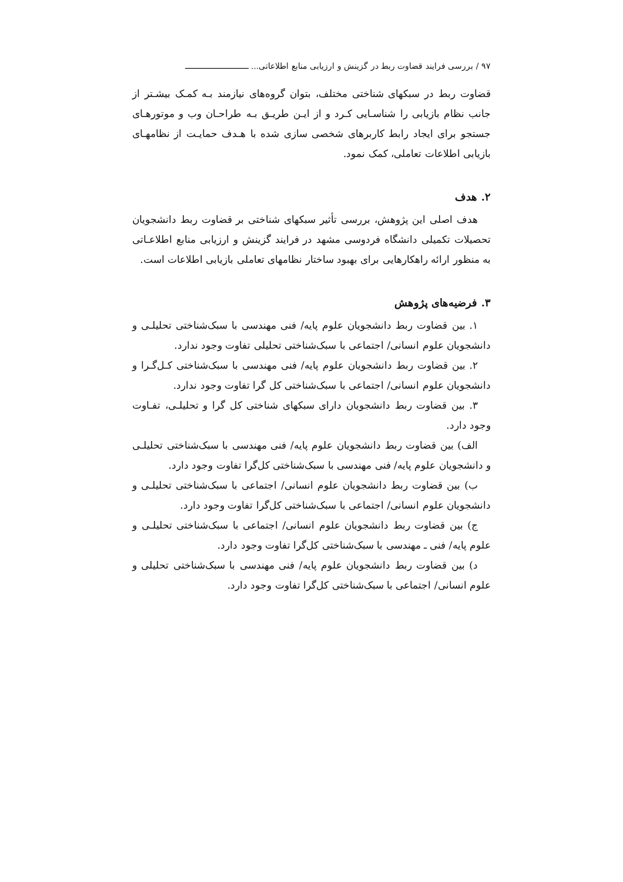٩٧ / بررسی فرایند قضاوت ربط در گزینش و ارزیابی منابع اطلاعاتی... ـــــــــــــــــــــــــــ
قضاوت ربط در سبکهای شناختی مختلف، بتوان گروه‌های نیازمند بـه کمـک بیشـتر از جانب نظام بازیابی را شناسـایی کـرد و از ایـن طریـق بـه طراحـان وب و موتورهـای جستجو برای ایجاد رابط کاربرهای شخصی سازی شده با هـدف حمایـت از نظامهـای بازیابی اطلاعات تعاملی، کمک نمود.
٢. هدف
هدف اصلی این پژوهش، بررسی تأثیر سبکهای شناختی بر قضاوت ربط دانشجویان تحصیلات تکمیلی دانشگاه فردوسی مشهد در فرایند گزینش و ارزیابی منابع اطلاعـاتی به منظور ارائه راهکارهایی برای بهبود ساختار نظامهای تعاملی بازیابی اطلاعات است.
٣. فرضیه‌های پژوهش
١. بین قضاوت ربط دانشجویان علوم پایه/ فنی مهندسی با سبک‌شناختی تحلیلـی و دانشجویان علوم انسانی/ اجتماعی با سبک‌شناختی تحلیلی تفاوت وجود ندارد.
٢. بین قضاوت ربط دانشجویان علوم پایه/ فنی مهندسی با سبک‌شناختی کـل‌گـرا و دانشجویان علوم انسانی/ اجتماعی با سبک‌شناختی کل گرا تفاوت وجود ندارد.
٣. بین قضاوت ربط دانشجویان دارای سبکهای شناختی کل گرا و تحلیلـی، تفـاوت وجود دارد.
الف) بین قضاوت ربط دانشجویان علوم پایه/ فنی مهندسی با سبک‌شناختی تحلیلـی و دانشجویان علوم پایه/ فنی مهندسی با سبک‌شناختی کل‌گرا تفاوت وجود دارد.
ب) بین قضاوت ربط دانشجویان علوم انسانی/ اجتماعی با سبک‌شناختی تحلیلـی و دانشجویان علوم انسانی/ اجتماعی با سبک‌شناختی کل‌گرا تفاوت وجود دارد.
ج) بین قضاوت ربط دانشجویان علوم انسانی/ اجتماعی با سبک‌شناختی تحلیلـی و علوم پایه/ فنی ـ مهندسی با سبک‌شناختی کل‌گرا تفاوت وجود دارد.
د) بین قضاوت ربط دانشجویان علوم پایه/ فنی مهندسی با سبک‌شناختی تحلیلی و علوم انسانی/ اجتماعی با سبک‌شناختی کل‌گرا تفاوت وجود دارد.